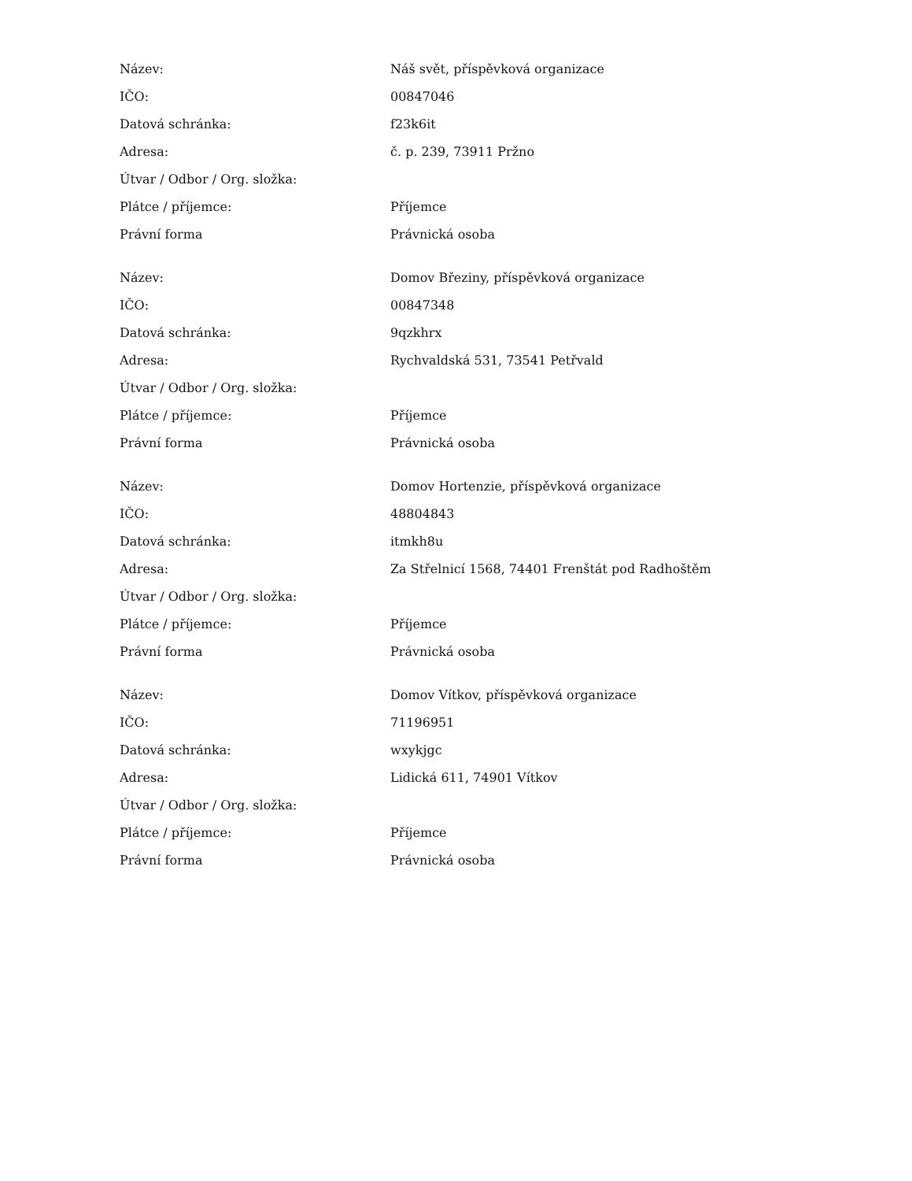| Název: | Náš svět, příspěvková organizace |
| IČO: | 00847046 |
| Datová schránka: | f23k6it |
| Adresa: | č. p. 239, 73911 Pržno |
| Útvar / Odbor / Org. složka: | |
| Plátce / příjemce: | Příjemce |
| Právní forma | Právnická osoba |
| Název: | Domov Březiny, příspěvková organizace |
| IČO: | 00847348 |
| Datová schránka: | 9qzkhrx |
| Adresa: | Rychvaldská 531, 73541 Petřvald |
| Útvar / Odbor / Org. složka: | |
| Plátce / příjemce: | Příjemce |
| Právní forma | Právnická osoba |
| Název: | Domov Hortenzie, příspěvková organizace |
| IČO: | 48804843 |
| Datová schránka: | itmkh8u |
| Adresa: | Za Střelnicí 1568, 74401 Frenštát pod Radhoštěm |
| Útvar / Odbor / Org. složka: | |
| Plátce / příjemce: | Příjemce |
| Právní forma | Právnická osoba |
| Název: | Domov Vítkov, příspěvková organizace |
| IČO: | 71196951 |
| Datová schránka: | wxykjgc |
| Adresa: | Lidická 611, 74901 Vítkov |
| Útvar / Odbor / Org. složka: | |
| Plátce / příjemce: | Příjemce |
| Právní forma | Právnická osoba |